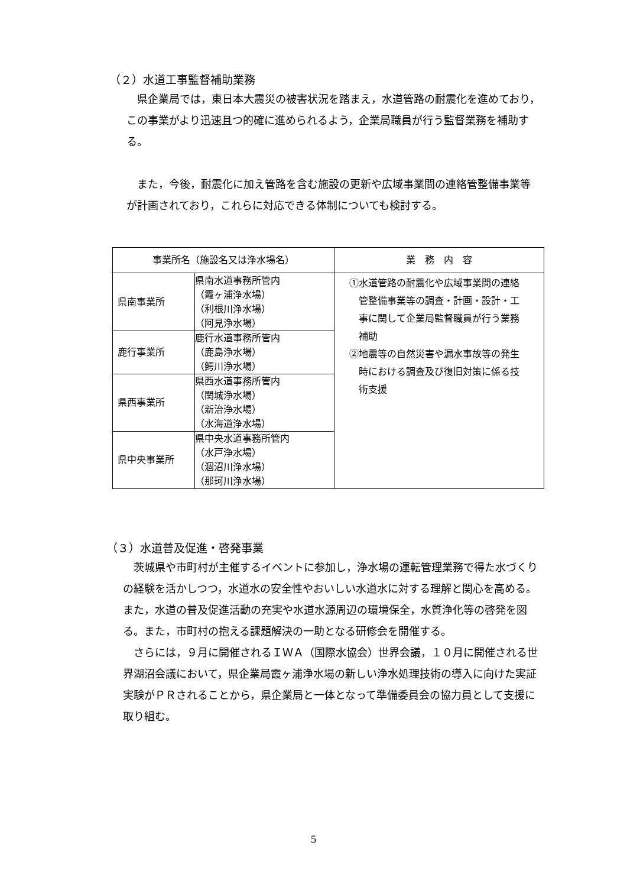（２）水道工事監督補助業務
　県企業局では，東日本大震災の被害状況を踏まえ，水道管路の耐震化を進めており，この事業がより迅速且つ的確に進められるよう，企業局職員が行う監督業務を補助する。
　また，今後，耐震化に加え管路を含む施設の更新や広域事業間の連絡管整備事業等が計画されており，これらに対応できる体制についても検討する。
| 事業所名（施設名又は浄水場名） | | 業 務 内 容 |
| --- | --- | --- |
| 県南事業所 | 県南水道事務所管内 （霞ヶ浦浄水場） （利根川浄水場） （阿見浄水場） | ①水道管路の耐震化や広域事業間の連絡 管整備事業等の調査・計画・設計・工 事に関して企業局監督職員が行う業務 補助 ②地震等の自然災害や漏水事故等の発生 時における調査及び復旧対策に係る技 術支援 |
| 鹿行事業所 | 鹿行水道事務所管内 （鹿島浄水場） （鰐川浄水場） | |
| 県西事業所 | 県西水道事務所管内 （関城浄水場） （新治浄水場） （水海道浄水場） | |
| 県中央事業所 | 県中央水道事務所管内 （水戸浄水場） （涸沼川浄水場） （那珂川浄水場） | |
（３）水道普及促進・啓発事業
　茨城県や市町村が主催するイベントに参加し，浄水場の運転管理業務で得た水づくりの経験を活かしつつ，水道水の安全性やおいしい水道水に対する理解と関心を高める。また，水道の普及促進活動の充実や水道水源周辺の環境保全，水質浄化等の啓発を図る。また，市町村の抱える課題解決の一助となる研修会を開催する。
　さらには，９月に開催されるＩＷＡ（国際水協会）世界会議，１０月に開催される世界湖沼会議において，県企業局霞ヶ浦浄水場の新しい浄水処理技術の導入に向けた実証実験がＰＲされることから，県企業局と一体となって準備委員会の協力員として支援に取り組む。
5